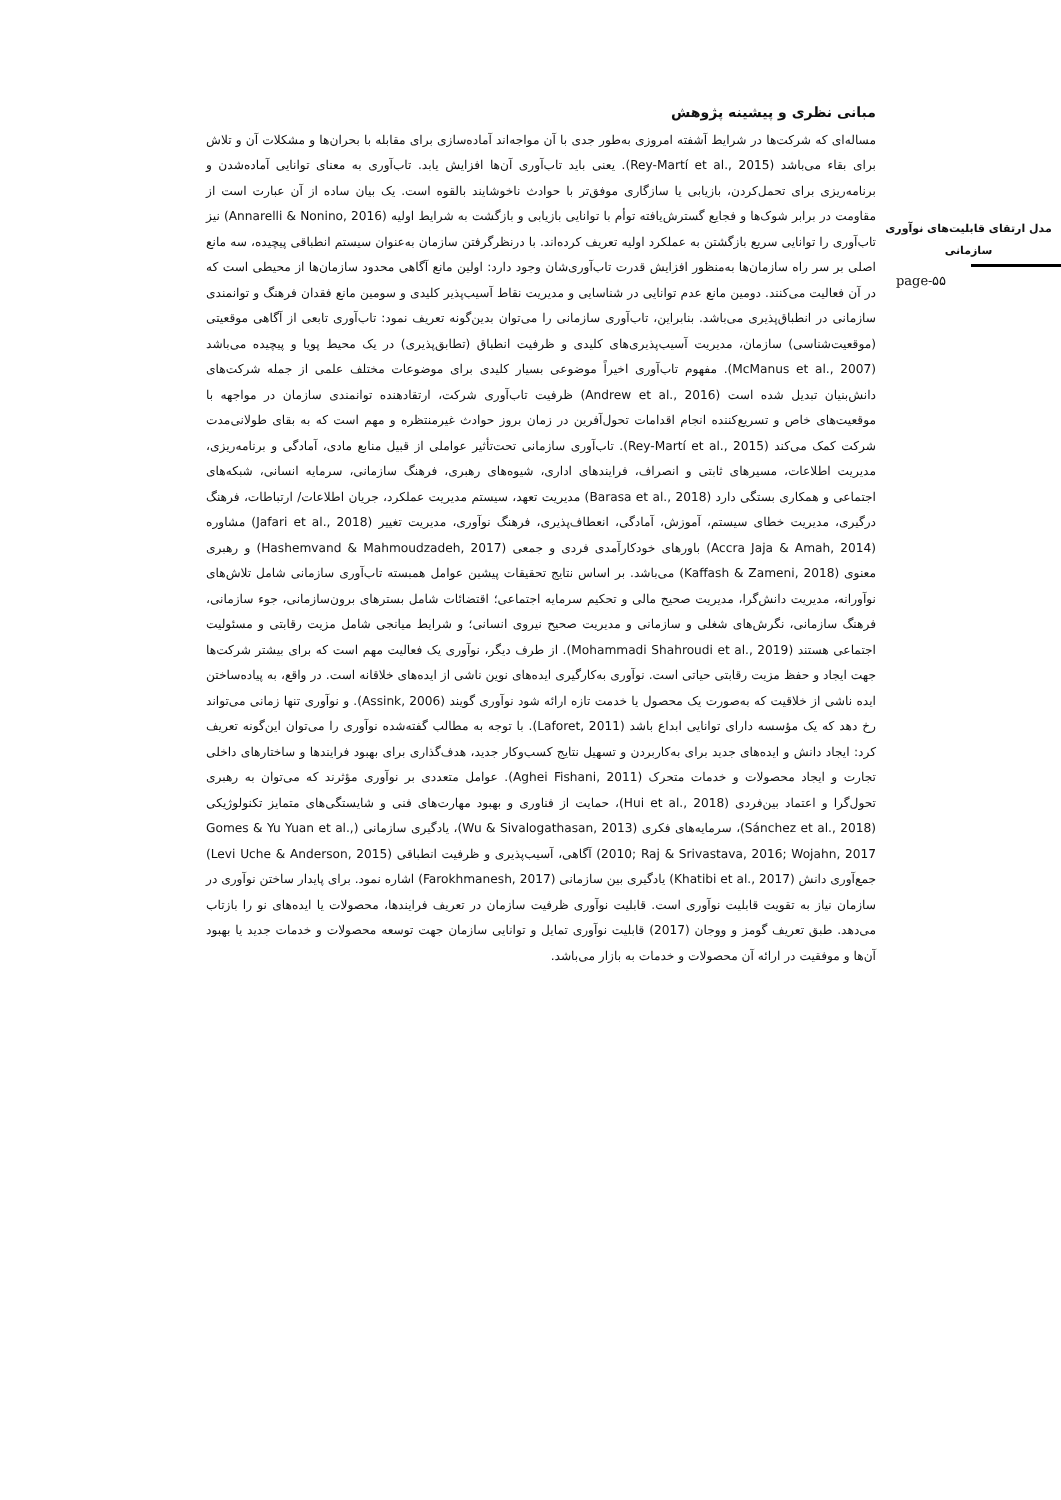مدل ارتقای قابلیت‌های نوآوری سازمانی
page-۵۵
مبانی نظری و پیشینه پژوهش
مساله‌ای که شرکت‌ها در شرایط آشفته امروزی به‌طور جدی با آن مواجه‌اند آماده‌سازی برای مقابله با بحران‌ها و مشکلات آن و تلاش برای بقاء می‌باشد (Rey-Martí et al., 2015). یعنی باید تاب‌آوری آن‌ها افزایش یابد. تاب‌آوری به معنای توانایی آماده‌شدن و برنامه‌ریزی برای تحمل‌کردن، بازیابی یا سازگاری موفق‌تر با حوادث ناخوشایند بالقوه است. یک بیان ساده از آن عبارت است از مقاومت در برابر شوک‌ها و فجایع گسترش‌یافته توأم با توانایی بازیابی و بازگشت به شرایط اولیه (Annarelli & Nonino, 2016) نیز تاب‌آوری را توانایی سریع بازگشتن به عملکرد اولیه تعریف کرده‌اند. با درنظرگرفتن سازمان به‌عنوان سیستم انطباقی پیچیده، سه مانع اصلی بر سر راه سازمان‌ها به‌منظور افزایش قدرت تاب‌آوری‌شان وجود دارد: اولین مانع آگاهی محدود سازمان‌ها از محیطی است که در آن فعالیت می‌کنند. دومین مانع عدم توانایی در شناسایی و مدیریت نقاط آسیب‌پذیر کلیدی و سومین مانع فقدان فرهنگ و توانمندی سازمانی در انطباق‌پذیری می‌باشد. بنابراین، تاب‌آوری سازمانی را می‌توان بدین‌گونه تعریف نمود: تاب‌آوری تابعی از آگاهی موقعیتی (موقعیت‌شناسی) سازمان، مدیریت آسیب‌پذیری‌های کلیدی و ظرفیت انطباق (تطابق‌پذیری) در یک محیط پویا و پیچیده می‌باشد (McManus et al., 2007). مفهوم تاب‌آوری اخیراً موضوعی بسیار کلیدی برای موضوعات مختلف علمی از جمله شرکت‌های دانش‌بنیان تبدیل شده است (Andrew et al., 2016) ظرفیت تاب‌آوری شرکت، ارتقادهنده توانمندی سازمان در مواجهه با موقعیت‌های خاص و تسریع‌کننده انجام اقدامات تحول‌آفرین در زمان بروز حوادث غیرمنتظره و مهم است که به بقای طولانی‌مدت شرکت کمک می‌کند (Rey-Martí et al., 2015). تاب‌آوری سازمانی تحت‌تأثیر عواملی از قبیل منابع مادی، آمادگی و برنامه‌ریزی، مدیریت اطلاعات، مسیرهای ثابتی و انصراف، فرایندهای اداری، شیوه‌های رهبری، فرهنگ سازمانی، سرمایه انسانی، شبکه‌های اجتماعی و همکاری بستگی دارد (Barasa et al., 2018) مدیریت تعهد، سیستم مدیریت عملکرد، جریان اطلاعات/ ارتباطات، فرهنگ درگیری، مدیریت خطای سیستم، آموزش، آمادگی، انعطاف‌پذیری، فرهنگ نوآوری، مدیریت تغییر (Jafari et al., 2018) مشاوره (Accra Jaja & Amah, 2014) باورهای خودکارآمدی فردی و جمعی (Hashemvand & Mahmoudzadeh, 2017) و رهبری معنوی (Kaffash & Zameni, 2018) می‌باشد. بر اساس نتایج تحقیقات پیشین عوامل همبسته تاب‌آوری سازمانی شامل تلاش‌های نوآورانه، مدیریت دانش‌گرا، مدیریت صحیح مالی و تحکیم سرمایه اجتماعی؛ اقتضائات شامل بسترهای برون‌سازمانی، جوء سازمانی، فرهنگ سازمانی، نگرش‌های شغلی و سازمانی و مدیریت صحیح نیروی انسانی؛ و شرایط میانجی شامل مزیت رقابتی و مسئولیت اجتماعی هستند (Mohammadi Shahroudi et al., 2019). از طرف دیگر، نوآوری یک فعالیت مهم است که برای بیشتر شرکت‌ها جهت ایجاد و حفظ مزیت رقابتی حیاتی است. نوآوری به‌کارگیری ایده‌های نوین ناشی از ایده‌های خلاقانه است. در واقع، به پیاده‌ساختن ایده ناشی از خلاقیت که به‌صورت یک محصول یا خدمت تازه ارائه شود نوآوری گویند (Assink, 2006). و نوآوری تنها زمانی می‌تواند رخ دهد که یک مؤسسه دارای توانایی ابداع باشد (Laforet, 2011). با توجه به مطالب گفته‌شده نوآوری را می‌توان این‌گونه تعریف کرد: ایجاد دانش و ایده‌های جدید برای به‌کاربردن و تسهیل نتایج کسب‌وکار جدید، هدف‌گذاری برای بهبود فرایندها و ساختارهای داخلی تجارت و ایجاد محصولات و خدمات متحرک (Aghei Fishani, 2011). عوامل متعددی بر نوآوری مؤثرند که می‌توان به رهبری تحول‌گرا و اعتماد بین‌فردی (Hui et al., 2018)، حمایت از فناوری و بهبود مهارت‌های فنی و شایستگی‌های متمایز تکنولوژیکی (Sánchez et al., 2018)، سرمایه‌های فکری (Wu & Sivalogathasan, 2013)، یادگیری سازمانی (Gomes & Yu Yuan et al., 2010; Raj & Srivastava, 2016; Wojahn, 2017) آگاهی، آسیب‌پذیری و ظرفیت انطباقی (Levi Uche & Anderson, 2015) جمع‌آوری دانش (Khatibi et al., 2017) یادگیری بین سازمانی (Farokhmanesh, 2017) اشاره نمود. برای پایدار ساختن نوآوری در سازمان نیاز به تقویت قابلیت نوآوری است. قابلیت نوآوری ظرفیت سازمان در تعریف فرایندها، محصولات یا ایده‌های نو را بازتاب می‌دهد. طبق تعریف گومز و ووجان (2017) قابلیت نوآوری تمایل و توانایی سازمان جهت توسعه محصولات و خدمات جدید یا بهبود آن‌ها و موفقیت در ارائه آن محصولات و خدمات به بازار می‌باشد.